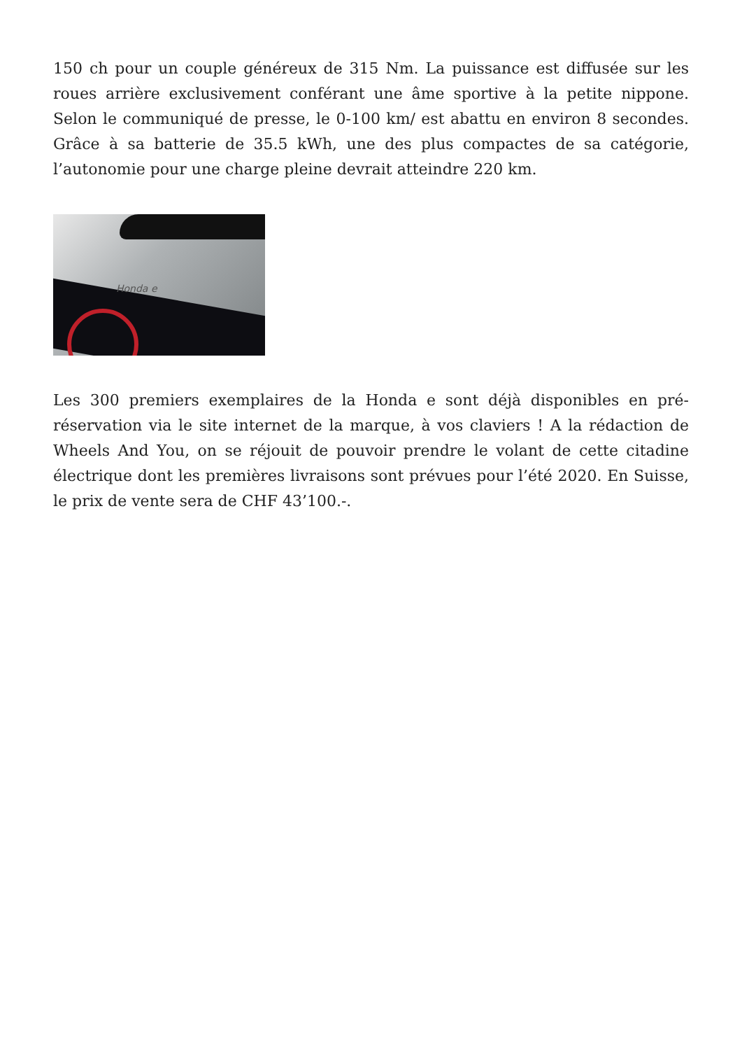150 ch pour un couple généreux de 315 Nm. La puissance est diffusée sur les roues arrière exclusivement conférant une âme sportive à la petite nippone. Selon le communiqué de presse, le 0-100 km/ est abattu en environ 8 secondes. Grâce à sa batterie de 35.5 kWh, une des plus compactes de sa catégorie, l’autonomie pour une charge pleine devrait atteindre 220 km.
Honda e
Les 300 premiers exemplaires de la Honda e sont déjà disponibles en pré-réservation via le site internet de la marque, à vos claviers ! A la rédaction de Wheels And You, on se réjouit de pouvoir prendre le volant de cette citadine électrique dont les premières livraisons sont prévues pour l’été 2020. En Suisse, le prix de vente sera de CHF 43’100.-.